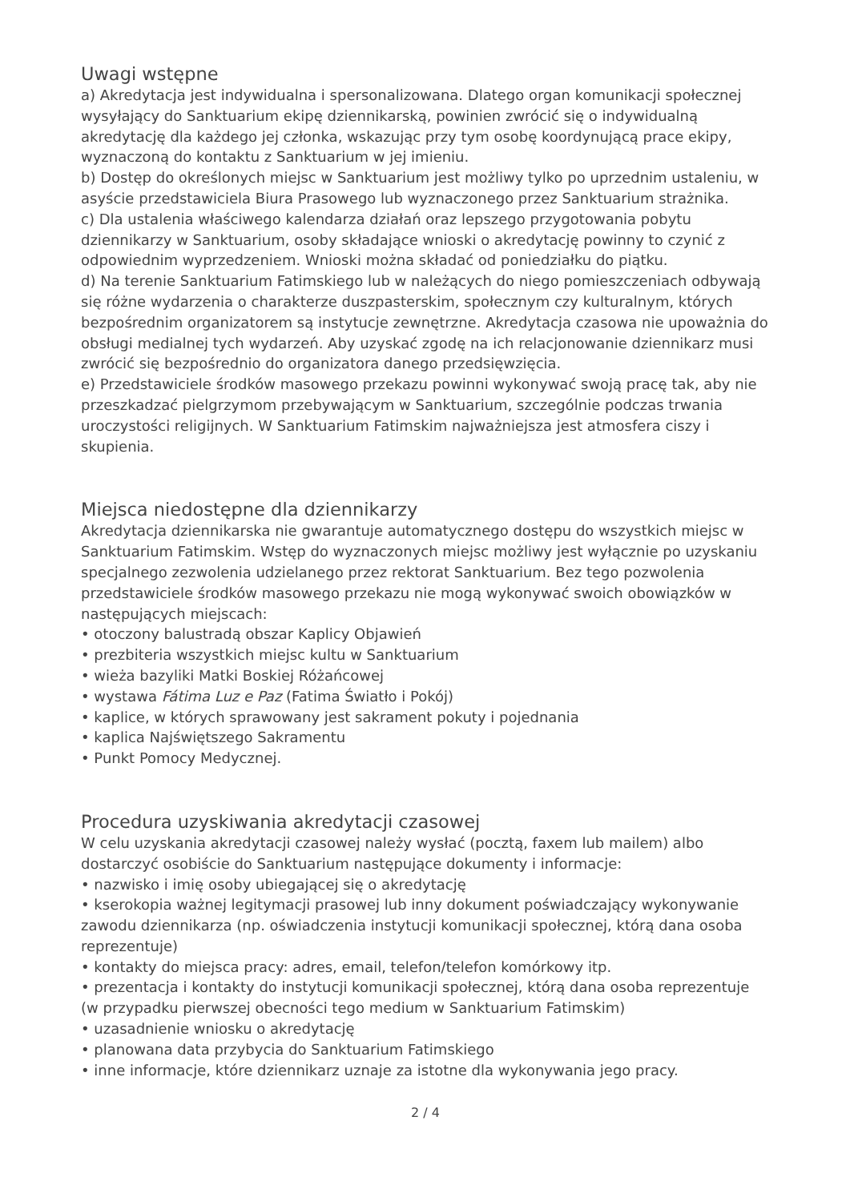Uwagi wstępne
a) Akredytacja jest indywidualna i spersonalizowana. Dlatego organ komunikacji społecznej wysyłający do Sanktuarium ekipę dziennikarską, powinien zwrócić się o indywidualną akredytację dla każdego jej członka, wskazując przy tym osobę koordynującą prace ekipy, wyznaczoną do kontaktu z Sanktuarium w jej imieniu.
b) Dostęp do określonych miejsc w Sanktuarium jest możliwy tylko po uprzednim ustaleniu, w asyście przedstawiciela Biura Prasowego lub wyznaczonego przez Sanktuarium strażnika.
c) Dla ustalenia właściwego kalendarza działań oraz lepszego przygotowania pobytu dziennikarzy w Sanktuarium, osoby składające wnioski o akredytację powinny to czynić z odpowiednim wyprzedzeniem. Wnioski można składać od poniedziałku do piątku.
d) Na terenie Sanktuarium Fatimskiego lub w należących do niego pomieszczeniach odbywają się różne wydarzenia o charakterze duszpasterskim, społecznym czy kulturalnym, których bezpośrednim organizatorem są instytucje zewnętrzne. Akredytacja czasowa nie upoważnia do obsługi medialnej tych wydarzeń. Aby uzyskać zgodę na ich relacjonowanie dziennikarz musi zwrócić się bezpośrednio do organizatora danego przedsięwzięcia.
e) Przedstawiciele środków masowego przekazu powinni wykonywać swoją pracę tak, aby nie przeszkadzać pielgrzymom przebywającym w Sanktuarium, szczególnie podczas trwania uroczystości religijnych. W Sanktuarium Fatimskim najważniejsza jest atmosfera ciszy i skupienia.
Miejsca niedostępne dla dziennikarzy
Akredytacja dziennikarska nie gwarantuje automatycznego dostępu do wszystkich miejsc w Sanktuarium Fatimskim. Wstęp do wyznaczonych miejsc możliwy jest wyłącznie po uzyskaniu specjalnego zezwolenia udzielanego przez rektorat Sanktuarium. Bez tego pozwolenia przedstawiciele środków masowego przekazu nie mogą wykonywać swoich obowiązków w następujących miejscach:
• otoczony balustradą obszar Kaplicy Objawień
• prezbiteria wszystkich miejsc kultu w Sanktuarium
• wieża bazyliki Matki Boskiej Różańcowej
• wystawa Fátima Luz e Paz (Fatima Światło i Pokój)
• kaplice, w których sprawowany jest sakrament pokuty i pojednania
• kaplica Najświętszego Sakramentu
• Punkt Pomocy Medycznej.
Procedura uzyskiwania akredytacji czasowej
W celu uzyskania akredytacji czasowej należy wysłać (pocztą, faxem lub mailem) albo dostarczyć osobiście do Sanktuarium następujące dokumenty i informacje:
• nazwisko i imię osoby ubiegającej się o akredytację
• kserokopia ważnej legitymacji prasowej lub inny dokument poświadczający wykonywanie zawodu dziennikarza (np. oświadczenia instytucji komunikacji społecznej, którą dana osoba reprezentuje)
• kontakty do miejsca pracy: adres, email, telefon/telefon komórkowy itp.
• prezentacja i kontakty do instytucji komunikacji społecznej, którą dana osoba reprezentuje (w przypadku pierwszej obecności tego medium w Sanktuarium Fatimskim)
• uzasadnienie wniosku o akredytację
• planowana data przybycia do Sanktuarium Fatimskiego
• inne informacje, które dziennikarz uznaje za istotne dla wykonywania jego pracy.
2 / 4